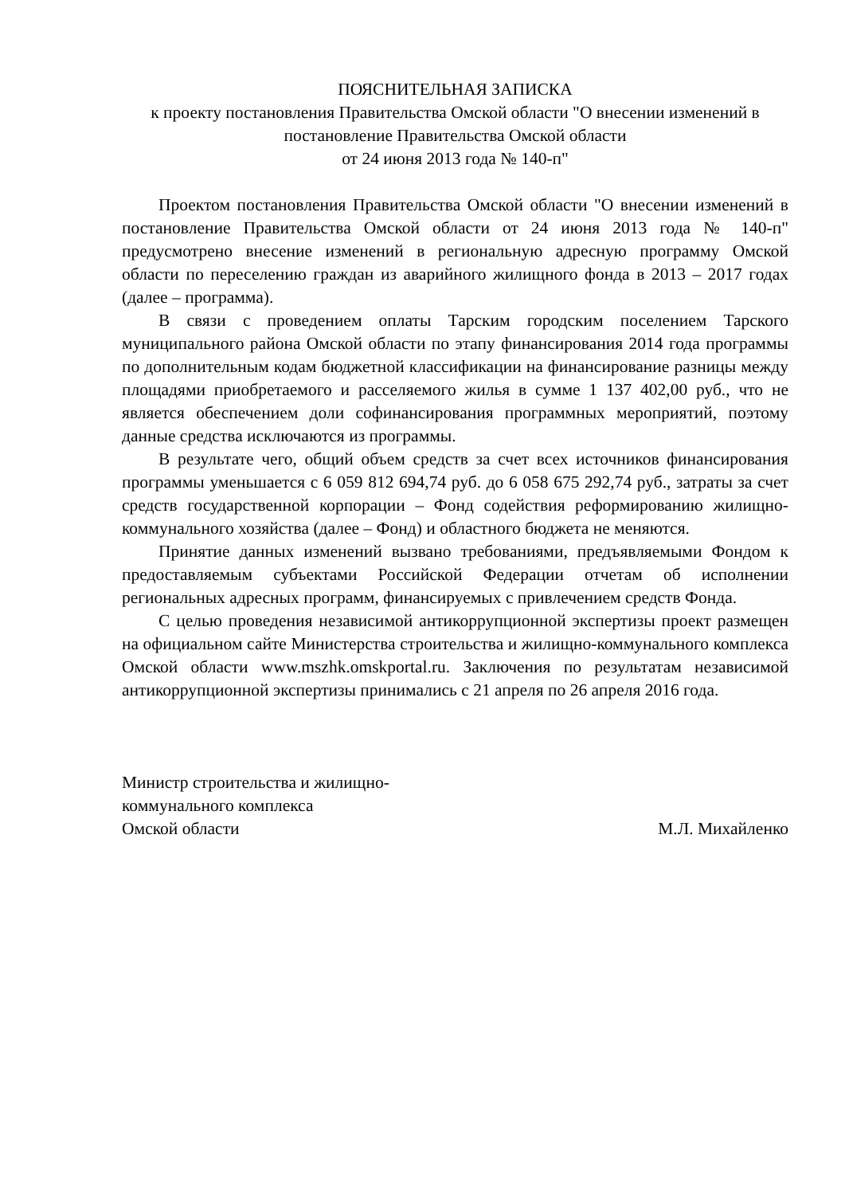ПОЯСНИТЕЛЬНАЯ ЗАПИСКА
к проекту постановления Правительства Омской области "О внесении изменений в постановление Правительства Омской области
от 24 июня 2013 года № 140-п"
Проектом постановления Правительства Омской области "О внесении изменений в постановление Правительства Омской области от 24 июня 2013 года № 140-п" предусмотрено внесение изменений в региональную адресную программу Омской области по переселению граждан из аварийного жилищного фонда в 2013 – 2017 годах (далее – программа).
В связи с проведением оплаты Тарским городским поселением Тарского муниципального района Омской области по этапу финансирования 2014 года программы по дополнительным кодам бюджетной классификации на финансирование разницы между площадями приобретаемого и расселяемого жилья в сумме 1 137 402,00 руб., что не является обеспечением доли софинансирования программных мероприятий, поэтому данные средства исключаются из программы.
В результате чего, общий объем средств за счет всех источников финансирования программы уменьшается с 6 059 812 694,74 руб. до 6 058 675 292,74 руб., затраты за счет средств государственной корпорации – Фонд содействия реформированию жилищно-коммунального хозяйства (далее – Фонд) и областного бюджета не меняются.
Принятие данных изменений вызвано требованиями, предъявляемыми Фондом к предоставляемым субъектами Российской Федерации отчетам об исполнении региональных адресных программ, финансируемых с привлечением средств Фонда.
С целью проведения независимой антикоррупционной экспертизы проект размещен на официальном сайте Министерства строительства и жилищно-коммунального комплекса Омской области www.mszhk.omskportal.ru. Заключения по результатам независимой антикоррупционной экспертизы принимались с 21 апреля по 26 апреля 2016 года.
Министр строительства и жилищно-
коммунального комплекса
Омской области
М.Л. Михайленко